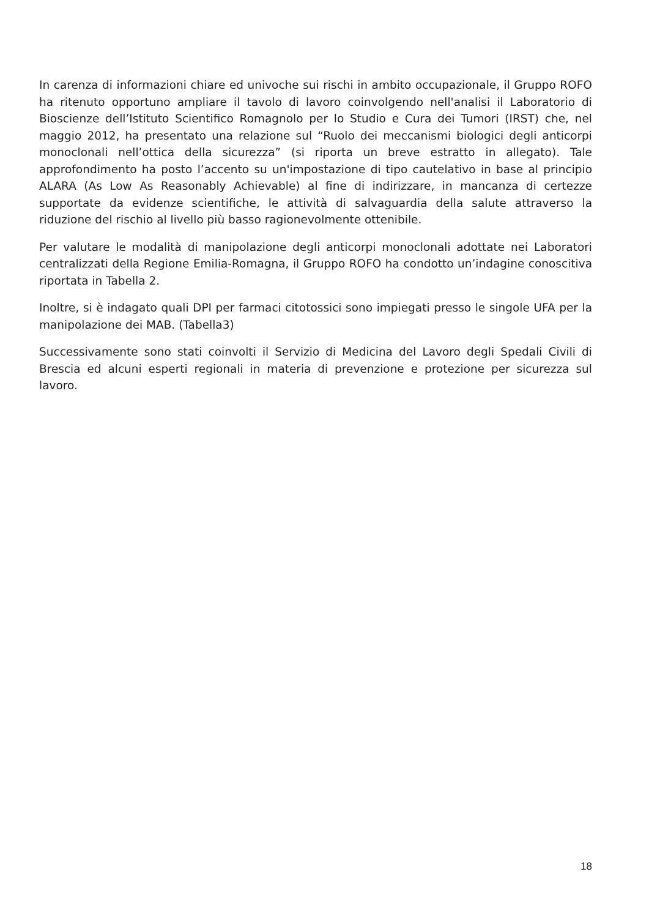In carenza di informazioni chiare ed univoche sui rischi in ambito occupazionale, il Gruppo ROFO ha ritenuto opportuno ampliare il tavolo di lavoro coinvolgendo nell'analisi il Laboratorio di Bioscienze dell’Istituto Scientifico Romagnolo per lo Studio e Cura dei Tumori (IRST) che, nel maggio 2012, ha presentato una relazione sul “Ruolo dei meccanismi biologici degli anticorpi monoclonali nell’ottica della sicurezza” (si riporta un breve estratto in allegato). Tale approfondimento ha posto l’accento su un'impostazione di tipo cautelativo in base al principio ALARA (As Low As Reasonably Achievable) al fine di indirizzare, in mancanza di certezze supportate da evidenze scientifiche, le attività di salvaguardia della salute attraverso la riduzione del rischio al livello più basso ragionevolmente ottenibile.
Per valutare le modalità di manipolazione degli anticorpi monoclonali adottate nei Laboratori centralizzati della Regione Emilia-Romagna, il Gruppo ROFO ha condotto un’indagine conoscitiva riportata in Tabella 2.
Inoltre, si è indagato quali DPI per farmaci citotossici sono impiegati presso le singole UFA per la manipolazione dei MAB. (Tabella3)
Successivamente sono stati coinvolti il Servizio di Medicina del Lavoro degli Spedali Civili di Brescia ed alcuni esperti regionali in materia di prevenzione e protezione per sicurezza sul lavoro.
18